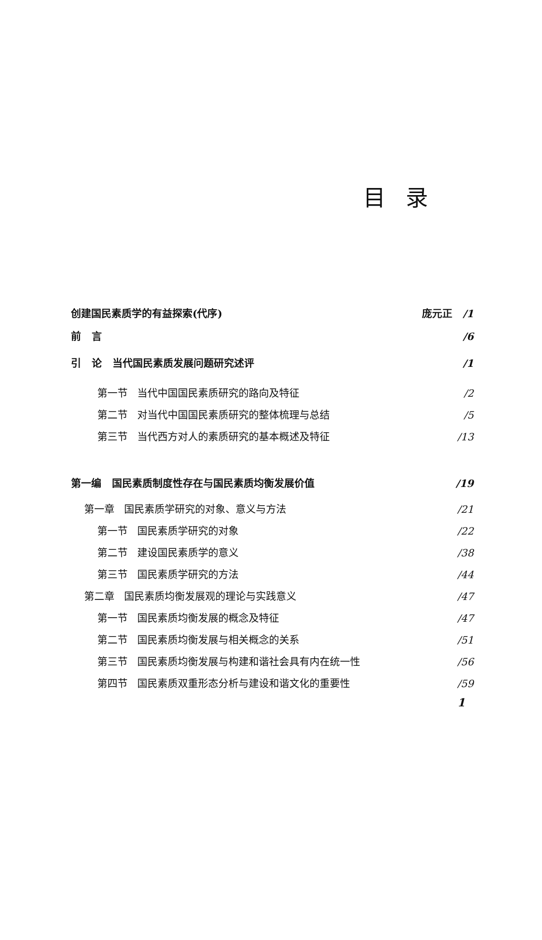目录
创建国民素质学的有益探索(代序) 庞元正 /1
前 言 /6
引 论 当代国民素质发展问题研究述评 /1
第一节 当代中国国民素质研究的路向及特征 /2
第二节 对当代中国国民素质研究的整体梳理与总结 /5
第三节 当代西方对人的素质研究的基本概述及特征 /13
第一编 国民素质制度性存在与国民素质均衡发展价值 /19
第一章 国民素质学研究的对象、意义与方法 /21
第一节 国民素质学研究的对象 /22
第二节 建设国民素质学的意义 /38
第三节 国民素质学研究的方法 /44
第二章 国民素质均衡发展观的理论与实践意义 /47
第一节 国民素质均衡发展的概念及特征 /47
第二节 国民素质均衡发展与相关概念的关系 /51
第三节 国民素质均衡发展与构建和谐社会具有内在统一性 /56
第四节 国民素质双重形态分析与建设和谐文化的重要性 /59
1